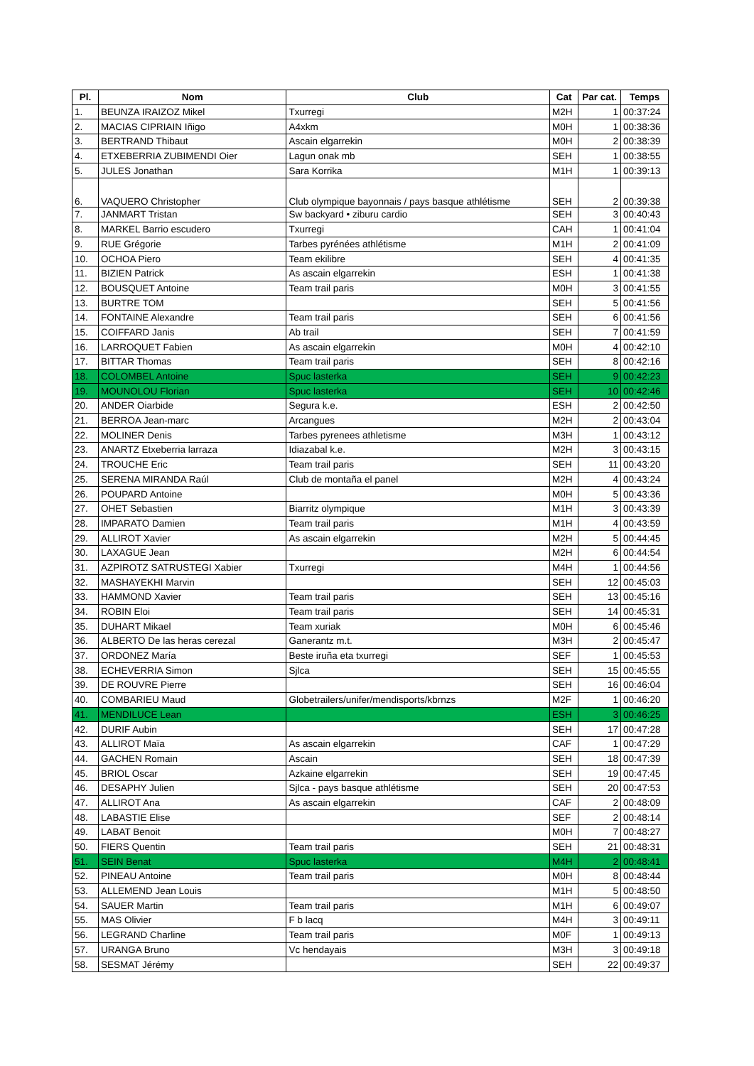| Pl. | Nom | Club | Cat | Par cat. | Temps |
| --- | --- | --- | --- | --- | --- |
| 1. | BEUNZA IRAIZOZ Mikel | Txurregi | M2H | 1 | 00:37:24 |
| 2. | MACIAS CIPRIAIN Iñigo | A4xkm | M0H | 1 | 00:38:36 |
| 3. | BERTRAND Thibaut | Ascain elgarrekin | M0H | 2 | 00:38:39 |
| 4. | ETXEBERRIA ZUBIMENDI Oier | Lagun onak mb | SEH | 1 | 00:38:55 |
| 5. | JULES Jonathan | Sara Korrika | M1H | 1 | 00:39:13 |
| 6. | VAQUERO Christopher | Club olympique bayonnais / pays basque athlétisme | SEH | 2 | 00:39:38 |
| 7. | JANMART Tristan | Sw backyard • ziburu cardio | SEH | 3 | 00:40:43 |
| 8. | MARKEL Barrio escudero | Txurregi | CAH | 1 | 00:41:04 |
| 9. | RUE Grégorie | Tarbes pyrénées athlétisme | M1H | 2 | 00:41:09 |
| 10. | OCHOA Piero | Team ekilibre | SEH | 4 | 00:41:35 |
| 11. | BIZIEN Patrick | As ascain elgarrekin | ESH | 1 | 00:41:38 |
| 12. | BOUSQUET Antoine | Team trail paris | M0H | 3 | 00:41:55 |
| 13. | BURTRE TOM | | SEH | 5 | 00:41:56 |
| 14. | FONTAINE Alexandre | Team trail paris | SEH | 6 | 00:41:56 |
| 15. | COIFFARD Janis | Ab trail | SEH | 7 | 00:41:59 |
| 16. | LARROQUET Fabien | As ascain elgarrekin | M0H | 4 | 00:42:10 |
| 17. | BITTAR Thomas | Team trail paris | SEH | 8 | 00:42:16 |
| 18. | COLOMBEL Antoine | Spuc lasterka | SEH | 9 | 00:42:23 |
| 19. | MOUNOLOU Florian | Spuc lasterka | SEH | 10 | 00:42:46 |
| 20. | ANDER Oiarbide | Segura k.e. | ESH | 2 | 00:42:50 |
| 21. | BERROA Jean-marc | Arcangues | M2H | 2 | 00:43:04 |
| 22. | MOLINER Denis | Tarbes pyrenees athletisme | M3H | 1 | 00:43:12 |
| 23. | ANARTZ Etxeberria larraza | Idiazabal k.e. | M2H | 3 | 00:43:15 |
| 24. | TROUCHE Eric | Team trail paris | SEH | 11 | 00:43:20 |
| 25. | SERENA MIRANDA Raúl | Club de montaña el panel | M2H | 4 | 00:43:24 |
| 26. | POUPARD Antoine | | M0H | 5 | 00:43:36 |
| 27. | OHET Sebastien | Biarritz olympique | M1H | 3 | 00:43:39 |
| 28. | IMPARATO Damien | Team trail paris | M1H | 4 | 00:43:59 |
| 29. | ALLIROT Xavier | As ascain elgarrekin | M2H | 5 | 00:44:45 |
| 30. | LAXAGUE Jean | | M2H | 6 | 00:44:54 |
| 31. | AZPIROTZ SATRUSTEGI Xabier | Txurregi | M4H | 1 | 00:44:56 |
| 32. | MASHAYEKHI Marvin | | SEH | 12 | 00:45:03 |
| 33. | HAMMOND Xavier | Team trail paris | SEH | 13 | 00:45:16 |
| 34. | ROBIN Eloi | Team trail paris | SEH | 14 | 00:45:31 |
| 35. | DUHART Mikael | Team xuriak | M0H | 6 | 00:45:46 |
| 36. | ALBERTO De las heras cerezal | Ganerantz m.t. | M3H | 2 | 00:45:47 |
| 37. | ORDONEZ María | Beste iruña eta txurregi | SEF | 1 | 00:45:53 |
| 38. | ECHEVERRIA Simon | Sjlca | SEH | 15 | 00:45:55 |
| 39. | DE ROUVRE Pierre | | SEH | 16 | 00:46:04 |
| 40. | COMBARIEU Maud | Globetrailers/unifer/mendisports/kbrnzs | M2F | 1 | 00:46:20 |
| 41. | MENDILUCE Lean | | ESH | 3 | 00:46:25 |
| 42. | DURIF Aubin | | SEH | 17 | 00:47:28 |
| 43. | ALLIROT Maïa | As ascain elgarrekin | CAF | 1 | 00:47:29 |
| 44. | GACHEN Romain | Ascain | SEH | 18 | 00:47:39 |
| 45. | BRIOL Oscar | Azkaine elgarrekin | SEH | 19 | 00:47:45 |
| 46. | DESAPHY Julien | Sjlca - pays basque athlétisme | SEH | 20 | 00:47:53 |
| 47. | ALLIROT Ana | As ascain elgarrekin | CAF | 2 | 00:48:09 |
| 48. | LABASTIE Elise | | SEF | 2 | 00:48:14 |
| 49. | LABAT Benoit | | M0H | 7 | 00:48:27 |
| 50. | FIERS Quentin | Team trail paris | SEH | 21 | 00:48:31 |
| 51. | SEIN Benat | Spuc lasterka | M4H | 2 | 00:48:41 |
| 52. | PINEAU Antoine | Team trail paris | M0H | 8 | 00:48:44 |
| 53. | ALLEMEND Jean Louis | | M1H | 5 | 00:48:50 |
| 54. | SAUER Martin | Team trail paris | M1H | 6 | 00:49:07 |
| 55. | MAS Olivier | F b lacq | M4H | 3 | 00:49:11 |
| 56. | LEGRAND Charline | Team trail paris | M0F | 1 | 00:49:13 |
| 57. | URANGA Bruno | Vc hendayais | M3H | 3 | 00:49:18 |
| 58. | SESMAT Jérémy | | SEH | 22 | 00:49:37 |